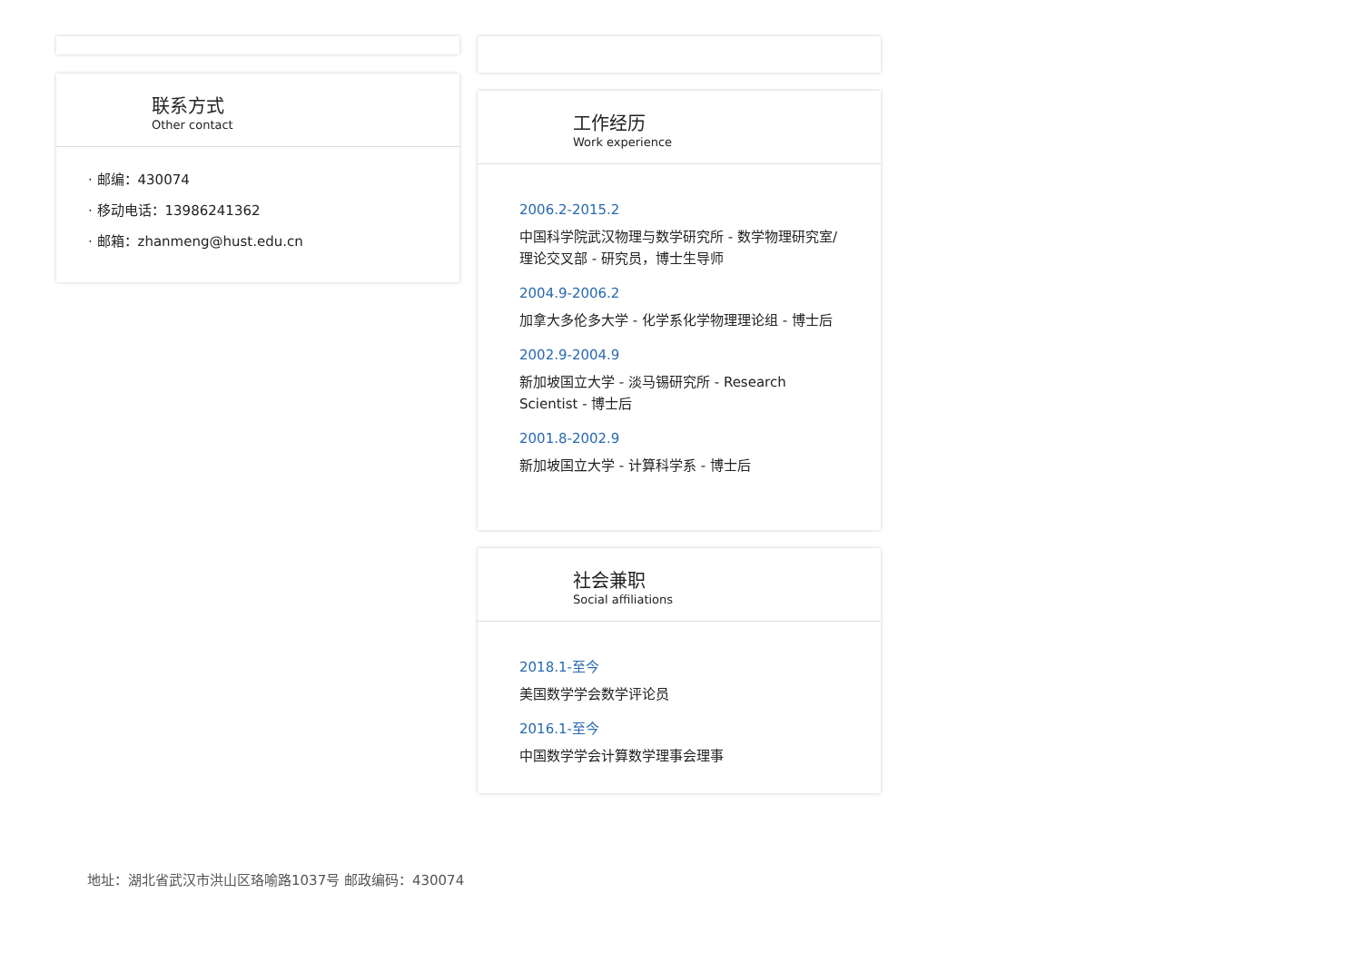联系方式
Other contact
· 邮编：430074
· 移动电话：13986241362
· 邮箱：zhanmeng@hust.edu.cn
工作经历
Work experience
2006.2-2015.2
中国科学院武汉物理与数学研究所 - 数学物理研究室/理论交叉部 - 研究员，博士生导师
2004.9-2006.2
加拿大多伦多大学 - 化学系化学物理理论组 - 博士后
2002.9-2004.9
新加坡国立大学 - 淡马锡研究所 - Research Scientist - 博士后
2001.8-2002.9
新加坡国立大学 - 计算科学系 - 博士后
社会兼职
Social affiliations
2018.1-至今
美国数学学会数学评论员
2016.1-至今
中国数学学会计算数学理事会理事
地址：湖北省武汉市洪山区珞喻路1037号 邮政编码：430074